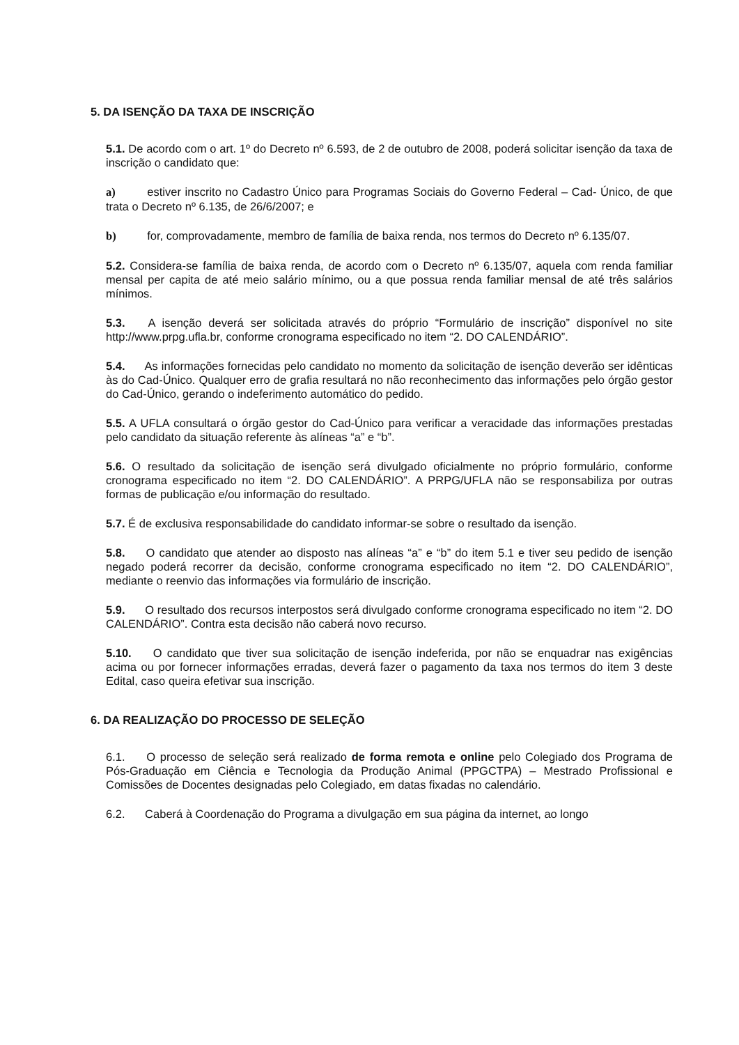5. DA ISENÇÃO DA TAXA DE INSCRIÇÃO
5.1. De acordo com o art. 1º do Decreto nº 6.593, de 2 de outubro de 2008, poderá solicitar isenção da taxa de inscrição o candidato que:
a) estiver inscrito no Cadastro Único para Programas Sociais do Governo Federal – Cad- Único, de que trata o Decreto nº 6.135, de 26/6/2007; e
b) for, comprovadamente, membro de família de baixa renda, nos termos do Decreto nº 6.135/07.
5.2. Considera-se família de baixa renda, de acordo com o Decreto nº 6.135/07, aquela com renda familiar mensal per capita de até meio salário mínimo, ou a que possua renda familiar mensal de até três salários mínimos.
5.3. A isenção deverá ser solicitada através do próprio “Formulário de inscrição” disponível no site http://www.prpg.ufla.br, conforme cronograma especificado no item “2. DO CALENDÁRIO”.
5.4. As informações fornecidas pelo candidato no momento da solicitação de isenção deverão ser idênticas às do Cad-Único. Qualquer erro de grafia resultará no não reconhecimento das informações pelo órgão gestor do Cad-Único, gerando o indeferimento automático do pedido.
5.5. A UFLA consultará o órgão gestor do Cad-Único para verificar a veracidade das informações prestadas pelo candidato da situação referente às alíneas “a” e “b”.
5.6. O resultado da solicitação de isenção será divulgado oficialmente no próprio formulário, conforme cronograma especificado no item “2. DO CALENDÁRIO”. A PRPG/UFLA não se responsabiliza por outras formas de publicação e/ou informação do resultado.
5.7. É de exclusiva responsabilidade do candidato informar-se sobre o resultado da isenção.
5.8. O candidato que atender ao disposto nas alíneas “a” e “b” do item 5.1 e tiver seu pedido de isenção negado poderá recorrer da decisão, conforme cronograma especificado no item “2. DO CALENDÁRIO”, mediante o reenvio das informações via formulário de inscrição.
5.9. O resultado dos recursos interpostos será divulgado conforme cronograma especificado no item “2. DO CALENDÁRIO”. Contra esta decisão não caberá novo recurso.
5.10. O candidato que tiver sua solicitação de isenção indeferida, por não se enquadrar nas exigências acima ou por fornecer informações erradas, deverá fazer o pagamento da taxa nos termos do item 3 deste Edital, caso queira efetivar sua inscrição.
6. DA REALIZAÇÃO DO PROCESSO DE SELEÇÃO
6.1. O processo de seleção será realizado de forma remota e online pelo Colegiado dos Programa de Pós-Graduação em Ciência e Tecnologia da Produção Animal (PPGCTPA) – Mestrado Profissional e Comissões de Docentes designadas pelo Colegiado, em datas fixadas no calendário.
6.2. Caberá à Coordenação do Programa a divulgação em sua página da internet, ao longo